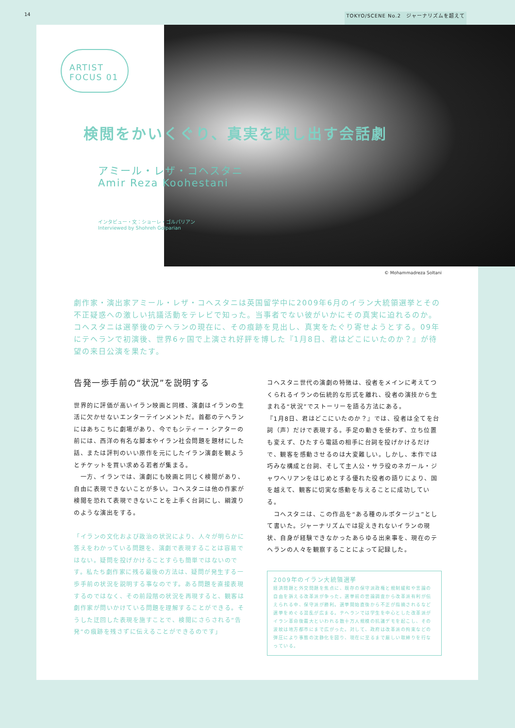14 TOKYO/SCENE No.2　ジャーナリズムを超えて
ARTIST FOCUS 01
検閲をかいくぐり、真実を映し出す会話劇
アミール・レザ・コヘスタニ
Amir Reza Koohestani
インタビュー・文：ショーレ・ゴルパリアン
Interviewed by Shohreh Golparian
© Mohammadreza Soltani
劇作家・演出家アミール・レザ・コヘスタニは英国留学中に2009年6月のイラン大統領選挙とその不正疑惑への激しい抗議活動をテレビで知った。当事者でない彼がいかにその真実に迫れるのか。コヘスタニは選挙後のテヘランの現在に、その痕跡を見出し、真実をたぐり寄せようとする。09年にテヘランで初演後、世界6ヶ国で上演され好評を博した『1月8日、君はどこにいたのか？』が待望の来日公演を果たす。
告発一歩手前の“状況”を説明する
世界的に評価が高いイラン映画と同様、演劇はイランの生活に欠かせないエンターテインメントだ。首都のテヘランにはあちこちに劇場があり、今でもシティー・シアターの前には、西洋の有名な脚本やイラン社会問題を題材にした話、または評判のいい原作を元にしたイラン演劇を観ようとチケットを買い求める若者が集まる。
　一方、イランでは、演劇にも映画と同じく検閲があり、自由に表現できないことが多い。コヘスタニは他の作家が検閲を恐れて表現できないことを上手く台詞にし、綱渡りのような演出をする。
「イランの文化および政治の状況により、人々が明らかに答えをわかっている問題を、演劇で表現することは容易ではない。疑問を投げかけることすらも簡単ではないのです。私たち劇作家に残る最後の方法は、疑問が発生する一歩手前の状況を説明する事なのです。ある問題を直接表現するのではなく、その前段階の状況を再現すると、観客は劇作家が問いかけている問題を理解することができる。そうした迂回した表現を施すことで、検閲にさらされる“告発”の痕跡を残さずに伝えることができるのです」
コヘスタニ世代の演劇の特徴は、役者をメインに考えてつくられるイランの伝統的な形式を離れ、役者の演技から生まれる“状況”でストーリーを語る方法にある。
『1月8日、君はどこにいたのか？』では、役者は全てを台詞（声）だけで表現する。手足の動きを使わず、立ち位置も変えず、ひたすら電話の相手に台詞を投げかけるだけで、観客を感動させるのは大変難しい。しかし、本作では巧みな構成と台詞、そして主人公・サラ役のネガール・ジャワヘリアンをはじめとする優れた役者の語りにより、国を越えて、観客に切実な感動を与えることに成功している。
　コヘスタニは、この作品を“ある種のルポタージュ”として書いた。ジャーナリズムでは捉えきれないイランの現状、自身が経験できなかったあらゆる出来事を、現在のテヘランの人々を観察することによって記録した。
2009年のイラン大統領選挙
経済問題と外交問題を焦点に、既存の保守派政権と規制緩和や言論の自由を訴える改革派が争った。選挙前の世論調査から改革派有利が伝えられる中、保守派が勝利。選挙開始直後から不正が指摘されるなど選挙をめぐる混乱が広まる。テヘランでは学生を中心とした改革派がイラン革命後最大といわれる数十万人規模の抗議デモを起こし、その波紋は地方都市にまで広がった。対して、政府は改革派の拘束などの弾圧により事態の沈静化を図り、現在に至るまで厳しい取締りを行なっている。